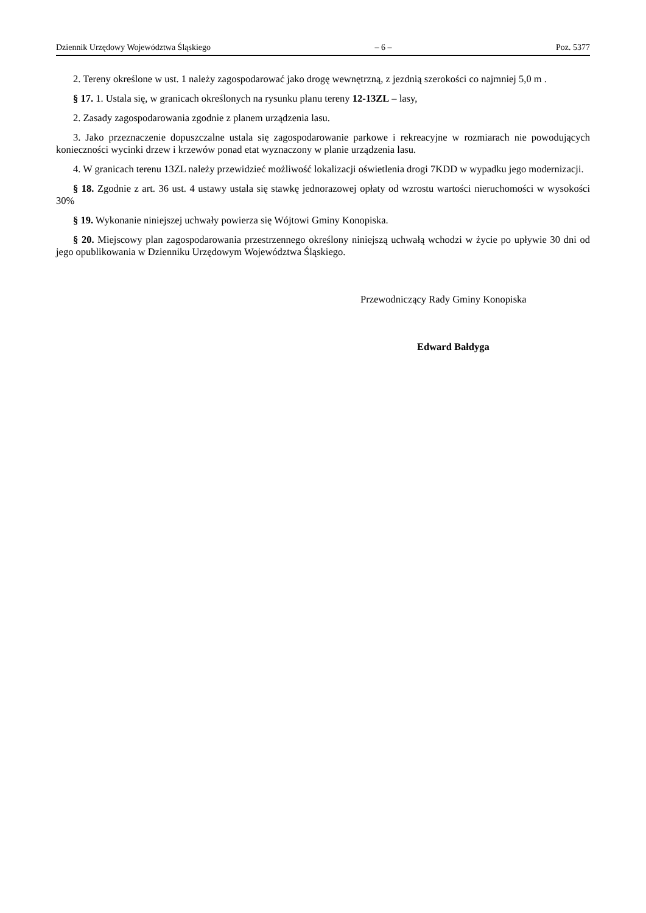Dziennik Urzędowy Województwa Śląskiego – 6 – Poz. 5377
2. Tereny określone w ust. 1 należy zagospodarować jako drogę wewnętrzną, z jezdnią szerokości co najmniej 5,0 m .
§ 17. 1. Ustala się, w granicach określonych na rysunku planu tereny 12-13ZL – lasy,
2. Zasady zagospodarowania zgodnie z planem urządzenia lasu.
3. Jako przeznaczenie dopuszczalne ustala się zagospodarowanie parkowe i rekreacyjne w rozmiarach nie powodujących konieczności wycinki drzew i krzewów ponad etat wyznaczony w planie urządzenia lasu.
4. W granicach terenu 13ZL należy przewidzieć możliwość lokalizacji oświetlenia drogi 7KDD w wypadku jego modernizacji.
§ 18. Zgodnie z art. 36 ust. 4 ustawy ustala się stawkę jednorazowej opłaty od wzrostu wartości nieruchomości w wysokości 30%
§ 19. Wykonanie niniejszej uchwały powierza się Wójtowi Gminy Konopiska.
§ 20. Miejscowy plan zagospodarowania przestrzennego określony niniejszą uchwałą wchodzi w życie po upływie 30 dni od jego opublikowania w Dzienniku Urzędowym Województwa Śląskiego.
Przewodniczący Rady Gminy Konopiska
Edward Bałdyga